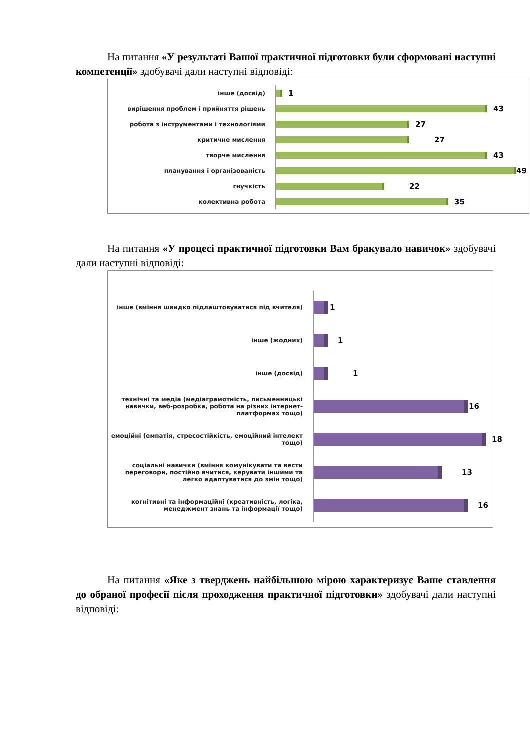На питання «У результаті Вашої практичної підготовки були сформовані наступні компетенції» здобувачі дали наступні відповіді:
інше (досвід)
1
вирішення проблем і прийняття рішень
43
робота з інструментами і технологіями
27
критичне мислення
27
творче мислення
43
планування і організованість
49
гнучкість
22
колективна робота
35
На питання «У процесі практичної підготовки Вам бракувало навичок» здобувачі дали наступні відповіді:
інше (вміння швидко підлаштовуватися під вчителя)
1
інше (жодних)
1
інше (досвід)
1
технічні та медіа (медіаграмотність, письменницькі навички, веб-розробка, робота на різних інтернет-платформах тощо)
16
емоційні (емпатія, стресостійкість, емоційний інтелект тощо)
18
соціальні навички (вміння комунікувати та вести переговори, постійно вчитися, керувати іншими та легко адаптуватися до змін тощо)
13
когнітивні та інформаційні (креативність, логіка, менеджмент знань та інформації тощо)
16
На питання «Яке з тверджень найбільшою мірою характеризує Ваше ставлення до обраної професії після проходження практичної підготовки» здобувачі дали наступні відповіді: